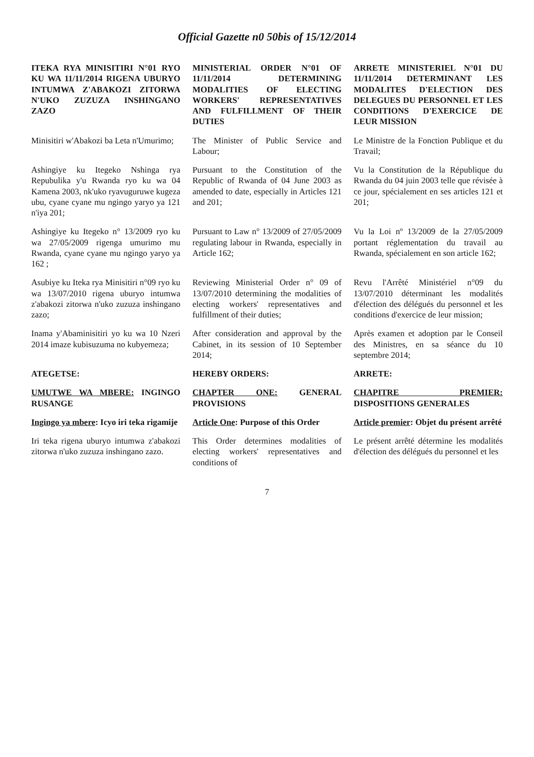Official Gazette n0 50bis of 15/12/2014
| ITEKA RYA MINISITIRI N°01 RYO KU WA 11/11/2014 RIGENA UBURYO INTUMWA Z'ABAKOZI ZITORWA N'UKO ZUZUZA INSHINGANO ZAZO | MINISTERIAL ORDER N°01 OF 11/11/2014 DETERMINING MODALITIES OF ELECTING WORKERS' REPRESENTATIVES AND FULFILLMENT OF THEIR DUTIES | ARRETE MINISTERIEL N°01 DU 11/11/2014 DETERMINANT LES MODALITES D'ELECTION DES DELEGUES DU PERSONNEL ET LES CONDITIONS D'EXERCICE DE LEUR MISSION |
| Minisitiri w'Abakozi ba Leta n'Umurimo; | The Minister of Public Service and Labour; | Le Ministre de la Fonction Publique et du Travail; |
| Ashingiye ku Itegeko Nshinga rya Repubulika y'u Rwanda ryo ku wa 04 Kamena 2003, nk'uko ryavuguruwe kugeza ubu, cyane cyane mu ngingo yaryo ya 121 n'iya 201; | Pursuant to the Constitution of the Republic of Rwanda of 04 June 2003 as amended to date, especially in Articles 121 and 201; | Vu la Constitution de la République du Rwanda du 04 juin 2003 telle que révisée à ce jour, spécialement en ses articles 121 et 201; |
| Ashingiye ku Itegeko n° 13/2009 ryo ku wa 27/05/2009 rigenga umurimo mu Rwanda, cyane cyane mu ngingo yaryo ya 162 ; | Pursuant to Law n° 13/2009 of 27/05/2009 regulating labour in Rwanda, especially in Article 162; | Vu la Loi nº 13/2009 de la 27/05/2009 portant réglementation du travail au Rwanda, spécialement en son article 162; |
| Asubiye ku Iteka rya Minisitiri n°09 ryo ku wa 13/07/2010 rigena uburyo intumwa z'abakozi zitorwa n'uko zuzuza inshingano zazo; | Reviewing Ministerial Order n° 09 of 13/07/2010 determining the modalities of electing workers' representatives and fulfillment of their duties; | Revu l'Arrêté Ministériel n°09 du 13/07/2010 déterminant les modalités d'élection des délégués du personnel et les conditions d'exercice de leur mission; |
| Inama y'Abaminisitiri yo ku wa 10 Nzeri 2014 imaze kubisuzuma no kubyemeza; | After consideration and approval by the Cabinet, in its session of 10 September 2014; | Après examen et adoption par le Conseil des Ministres, en sa séance du 10 septembre 2014; |
| ATEGETSE: | HEREBY ORDERS: | ARRETE: |
| UMUTWE WA MBERE: INGINGO RUSANGE | CHAPTER ONE: GENERAL PROVISIONS | CHAPITRE PREMIER: DISPOSITIONS GENERALES |
| Ingingo ya mbere : Icyo iri teka rigamije | Article One : Purpose of this Order | Article premier : Objet du présent arrêté |
| Iri teka rigena uburyo intumwa z'abakozi zitorwa n'uko zuzuza inshingano zazo. | This Order determines modalities of electing workers' representatives and conditions of | Le présent arrêté détermine les modalités d'élection des délégués du personnel et les |
7